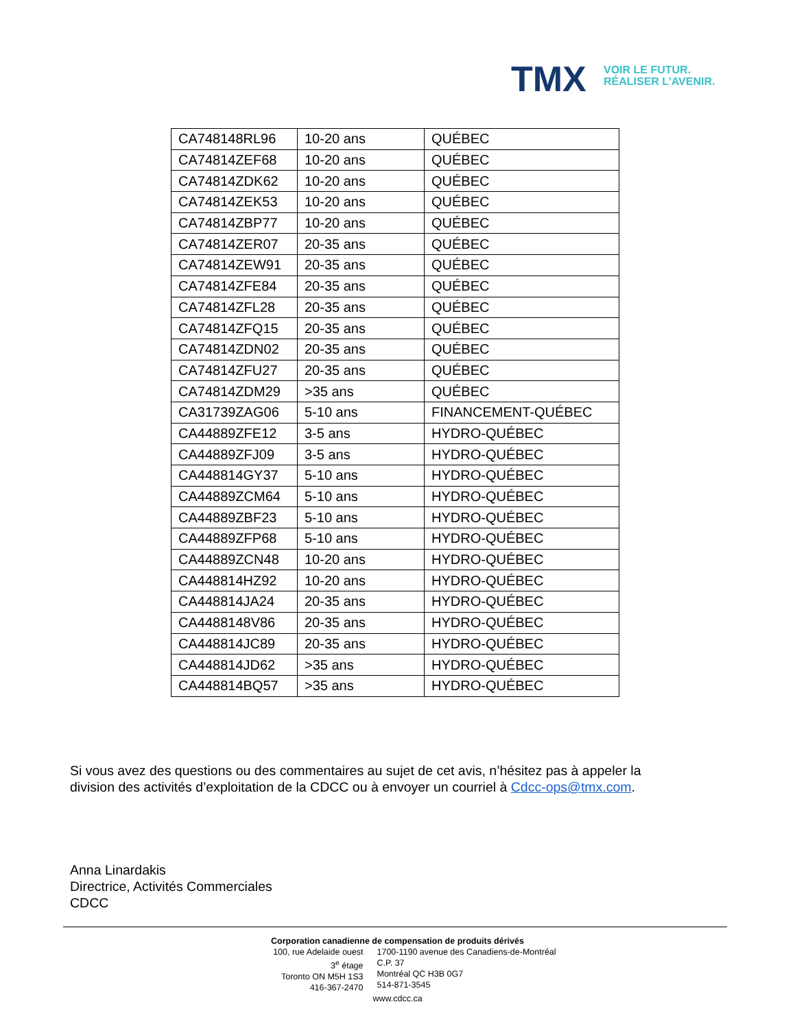TMX
VOIR LE FUTUR.
RÉALISER L’AVENIR.
| CA748148RL96 | 10-20 ans | QUÉBEC |
| CA74814ZEF68 | 10-20 ans | QUÉBEC |
| CA74814ZDK62 | 10-20 ans | QUÉBEC |
| CA74814ZEK53 | 10-20 ans | QUÉBEC |
| CA74814ZBP77 | 10-20 ans | QUÉBEC |
| CA74814ZER07 | 20-35 ans | QUÉBEC |
| CA74814ZEW91 | 20-35 ans | QUÉBEC |
| CA74814ZFE84 | 20-35 ans | QUÉBEC |
| CA74814ZFL28 | 20-35 ans | QUÉBEC |
| CA74814ZFQ15 | 20-35 ans | QUÉBEC |
| CA74814ZDN02 | 20-35 ans | QUÉBEC |
| CA74814ZFU27 | 20-35 ans | QUÉBEC |
| CA74814ZDM29 | >35 ans | QUÉBEC |
| CA31739ZAG06 | 5-10 ans | FINANCEMENT-QUÉBEC |
| CA44889ZFE12 | 3-5 ans | HYDRO-QUÉBEC |
| CA44889ZFJ09 | 3-5 ans | HYDRO-QUÉBEC |
| CA448814GY37 | 5-10 ans | HYDRO-QUÉBEC |
| CA44889ZCM64 | 5-10 ans | HYDRO-QUÉBEC |
| CA44889ZBF23 | 5-10 ans | HYDRO-QUÉBEC |
| CA44889ZFP68 | 5-10 ans | HYDRO-QUÉBEC |
| CA44889ZCN48 | 10-20 ans | HYDRO-QUÉBEC |
| CA448814HZ92 | 10-20 ans | HYDRO-QUÉBEC |
| CA448814JA24 | 20-35 ans | HYDRO-QUÉBEC |
| CA4488148V86 | 20-35 ans | HYDRO-QUÉBEC |
| CA448814JC89 | 20-35 ans | HYDRO-QUÉBEC |
| CA448814JD62 | >35 ans | HYDRO-QUÉBEC |
| CA448814BQ57 | >35 ans | HYDRO-QUÉBEC |
Si vous avez des questions ou des commentaires au sujet de cet avis, n’hésitez pas à appeler la
division des activités d’exploitation de la CDCC ou à envoyer un courriel à Cdcc-ops@tmx.com.
Anna Linardakis
Directrice, Activités Commerciales
CDCC
Corporation canadienne de compensation de produits dérivés
100, rue Adelaide ouest
3<sup>e</sup> étage
Toronto ON M5H 1S3
416-367-2470
1700-1190 avenue des Canadiens-de-Montréal
C.P. 37
Montréal QC H3B 0G7
514-871-3545
www.cdcc.ca